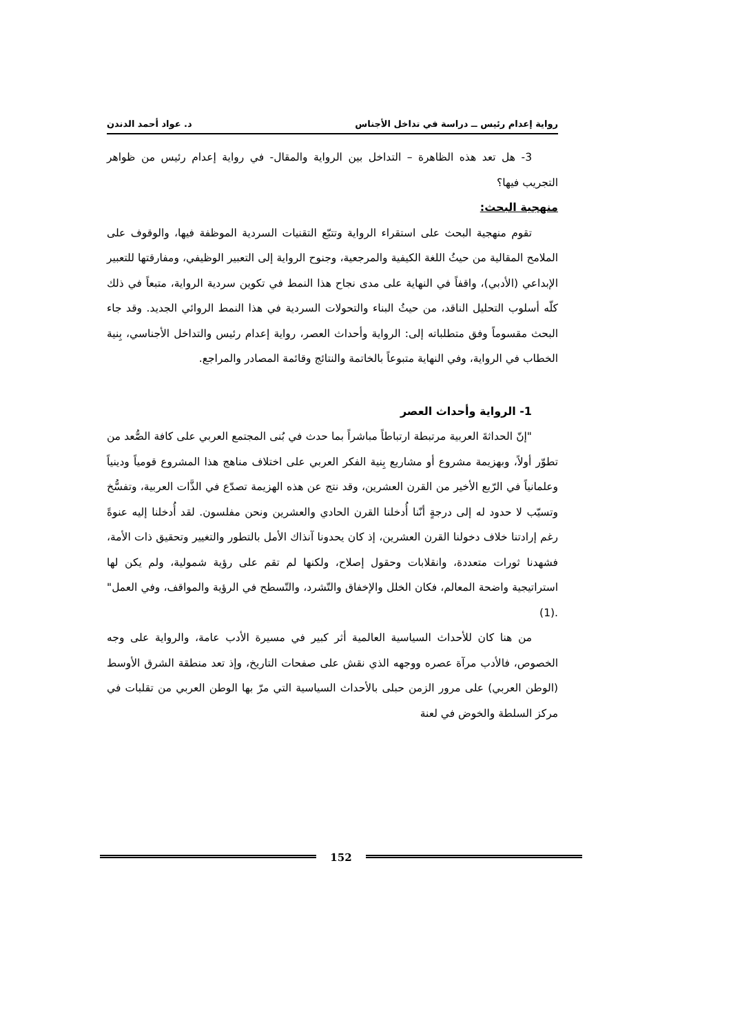رواية إعدام رئيس ــ دراسة في تداخل الأجناس د. عواد أحمد الدندن
3- هل تعد هذه الظاهرة – التداخل بين الرواية والمقال- في رواية إعدام رئيس من ظواهر التجريب فيها؟
منهجية البحث:
تقوم منهجية البحث على استقراء الرواية وتتبّع التقنيات السردية الموظفة فيها، والوقوف على الملامح المقالية من حيثُ اللغة الكيفية والمرجعية، وجنوح الرواية إلى التعبير الوظيفي، ومفارقتها للتعبير الإبداعي (الأدبي)، واقفاً في النهاية على مدى نجاح هذا النمط في تكوين سردية الرواية، متبعاً في ذلك كلّه أسلوب التحليل الناقد، من حيثُ البناء والتحولات السردية في هذا النمط الروائي الجديد. وقد جاء البحث مقسوماً وفق متطلباته إلى: الرواية وأحداث العصر، رواية إعدام رئيس والتداخل الأجناسي، بِنية الخطاب في الرواية، وفي النهاية متبوعاً بالخاتمة والنتائج وقائمة المصادر والمراجع.
1- الرواية وأحداث العصر
"إنّ الحداثةَ العربية مرتبطة ارتباطاً مباشراً بما حدث في بُنى المجتمع العربي على كافة الصُّعد من تطوّر أولاً، وبهزيمة مشروع أو مشاريع بِنية الفكر العربي على اختلاف مناهج هذا المشروع قومياً ودينياً وعلمانياً في الرّبع الأخير من القرن العشرين، وقد نتج عن هذه الهزيمة تصدّع في الذَّات العربية، وتفسُّخ وتسيّب لا حدود له إلى درجةٍ أنّنا أُدخلنا القرن الحادي والعشرين ونحن مفلسون. لقد أُدخلنا إليه عنوةً رغم إرادتنا خلاف دخولنا القرن العشرين، إذ كان يحدونا آنذاك الأمل بالتطور والتغيير وتحقيق ذات الأمة، فشهدنا ثورات متعددة، وانقلابات وحقول إصلاح، ولكنها لم تقم على رؤية شمولية، ولم يكن لها استراتيجية واضحة المعالم، فكان الخلل والإخفاق والتّشرد، والتّسطح في الرؤية والمواقف، وفي العمل" .(1)
من هنا كان للأحداث السياسية العالمية أثر كبير في مسيرة الأدب عامة، والرواية على وجه الخصوص، فالأدب مرآة عصره ووجهه الذي نقش على صفحات التاريخ، وإذ تعد منطقة الشرق الأوسط (الوطن العربي) على مرور الزمن حبلى بالأحداث السياسية التي مرّ بها الوطن العربي من تقلبات في مركز السلطة والخوض في لعنة
152